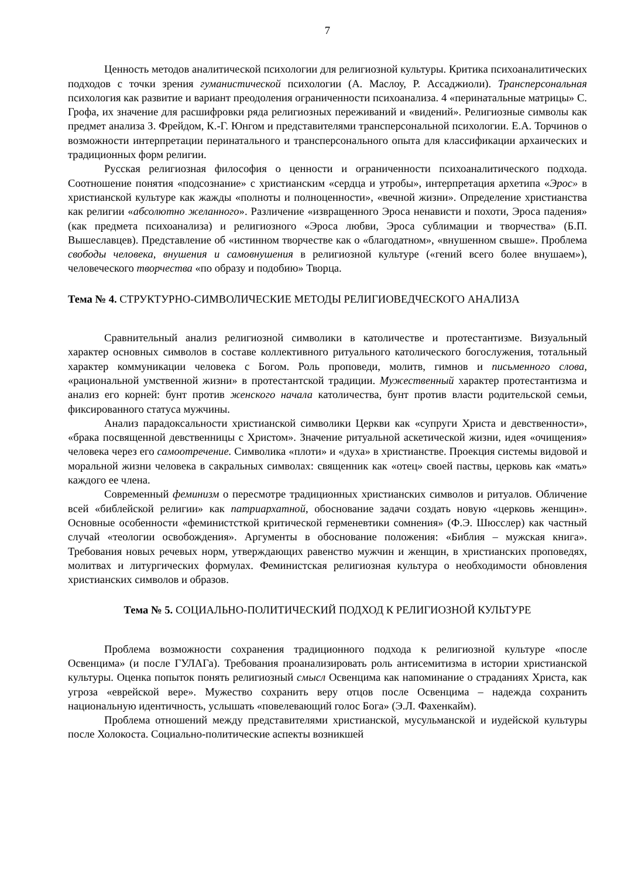7
Ценность методов аналитической психологии для религиозной культуры. Критика психоаналитических подходов с точки зрения гуманистической психологии (А. Маслоу, Р. Ассаджиоли). Трансперсональная психология как развитие и вариант преодоления ограниченности психоанализа. 4 «перинатальные матрицы» С. Грофа, их значение для расшифровки ряда религиозных переживаний и «видений». Религиозные символы как предмет анализа З. Фрейдом, К.-Г. Юнгом и представителями трансперсональной психологии. Е.А. Торчинов о возможности интерпретации перинатального и трансперсонального опыта для классификации архаических и традиционных форм религии.
Русская религиозная философия о ценности и ограниченности психоаналитического подхода. Соотношение понятия «подсознание» с христианским «сердца и утробы», интерпретация архетипа «Эрос» в христианской культуре как жажды «полноты и полноценности», «вечной жизни». Определение христианства как религии «абсолютно желанного». Различение «извращенного Эроса ненависти и похоти, Эроса падения» (как предмета психоанализа) и религиозного «Эроса любви, Эроса сублимации и творчества» (Б.П. Вышеславцев). Представление об «истинном творчестве как о «благодатном», «внушенном свыше». Проблема свободы человека, внушения и самовнушения в религиозной культуре («гений всего более внушаем»), человеческого творчества «по образу и подобию» Творца.
Тема № 4. СТРУКТУРНО-СИМВОЛИЧЕСКИЕ МЕТОДЫ РЕЛИГИОВЕДЧЕСКОГО АНАЛИЗА
Сравнительный анализ религиозной символики в католичестве и протестантизме. Визуальный характер основных символов в составе коллективного ритуального католического богослужения, тотальный характер коммуникации человека с Богом. Роль проповеди, молитв, гимнов и письменного слова, «рациональной умственной жизни» в протестантской традиции. Мужественный характер протестантизма и анализ его корней: бунт против женского начала католичества, бунт против власти родительской семьи, фиксированного статуса мужчины.
Анализ парадоксальности христианской символики Церкви как «супруги Христа и девственности», «брака посвященной девственницы с Христом». Значение ритуальной аскетической жизни, идея «очищения» человека через его самоотречение. Символика «плоти» и «духа» в христианстве. Проекция системы видовой и моральной жизни человека в сакральных символах: священник как «отец» своей паствы, церковь как «мать» каждого ее члена.
Современный феминизм о пересмотре традиционных христианских символов и ритуалов. Обличение всей «библейской религии» как патриархатной, обоснование задачи создать новую «церковь женщин». Основные особенности «феминистсткой критической герменевтики сомнения» (Ф.Э. Шюсслер) как частный случай «теологии освобождения». Аргументы в обоснование положения: «Библия – мужская книга». Требования новых речевых норм, утверждающих равенство мужчин и женщин, в христианских проповедях, молитвах и литургических формулах. Феминистская религиозная культура о необходимости обновления христианских символов и образов.
Тема № 5. СОЦИАЛЬНО-ПОЛИТИЧЕСКИЙ ПОДХОД К РЕЛИГИОЗНОЙ КУЛЬТУРЕ
Проблема возможности сохранения традиционного подхода к религиозной культуре «после Освенцима» (и после ГУЛАГа). Требования проанализировать роль антисемитизма в истории христианской культуры. Оценка попыток понять религиозный смысл Освенцима как напоминание о страданиях Христа, как угроза «еврейской вере». Мужество сохранить веру отцов после Освенцима – надежда сохранить национальную идентичность, услышать «повелевающий голос Бога» (Э.Л. Фахенкайм).
Проблема отношений между представителями христианской, мусульманской и иудейской культуры после Холокоста. Социально-политические аспекты возникшей